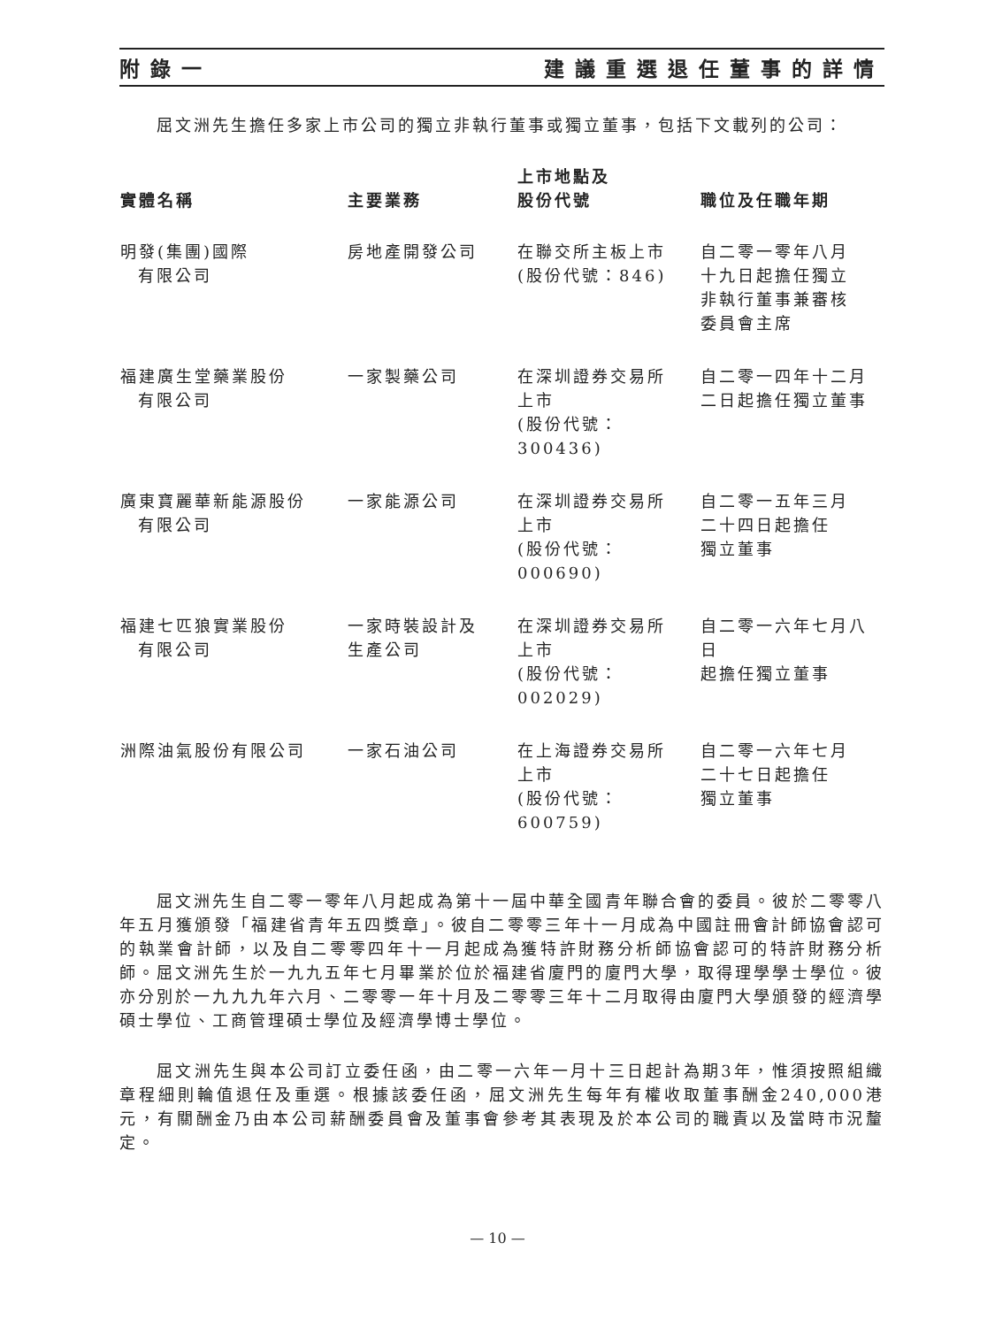附錄一 建議重選退任董事的詳情
屈文洲先生擔任多家上市公司的獨立非執行董事或獨立董事，包括下文載列的公司：
| 實體名稱 | 主要業務 | 上市地點及 股份代號 | 職位及任職年期 |
| --- | --- | --- | --- |
| 明發(集團)國際 有限公司 | 房地產開發公司 | 在聯交所主板上市 (股份代號：846) | 自二零一零年八月 十九日起擔任獨立 非執行董事兼審核 委員會主席 |
| 福建廣生堂藥業股份 有限公司 | 一家製藥公司 | 在深圳證券交易所 上市 (股份代號：300436) | 自二零一四年十二月 二日起擔任獨立董事 |
| 廣東寶麗華新能源股份 有限公司 | 一家能源公司 | 在深圳證券交易所 上市 (股份代號：000690) | 自二零一五年三月 二十四日起擔任 獨立董事 |
| 福建七匹狼實業股份 有限公司 | 一家時裝設計及 生產公司 | 在深圳證券交易所 上市 (股份代號：002029) | 自二零一六年七月八日 起擔任獨立董事 |
| 洲際油氣股份有限公司 | 一家石油公司 | 在上海證券交易所 上市 (股份代號：600759) | 自二零一六年七月 二十七日起擔任 獨立董事 |
屈文洲先生自二零一零年八月起成為第十一屆中華全國青年聯合會的委員。彼於二零零八年五月獲頒發「福建省青年五四獎章」。彼自二零零三年十一月成為中國註冊會計師協會認可的執業會計師，以及自二零零四年十一月起成為獲特許財務分析師協會認可的特許財務分析師。屈文洲先生於一九九五年七月畢業於位於福建省廈門的廈門大學，取得理學學士學位。彼亦分別於一九九九年六月、二零零一年十月及二零零三年十二月取得由廈門大學頒發的經濟學碩士學位、工商管理碩士學位及經濟學博士學位。
屈文洲先生與本公司訂立委任函，由二零一六年一月十三日起計為期3年，惟須按照組織章程細則輪值退任及重選。根據該委任函，屈文洲先生每年有權收取董事酬金240,000港元，有關酬金乃由本公司薪酬委員會及董事會參考其表現及於本公司的職責以及當時市況釐定。
— 10 —